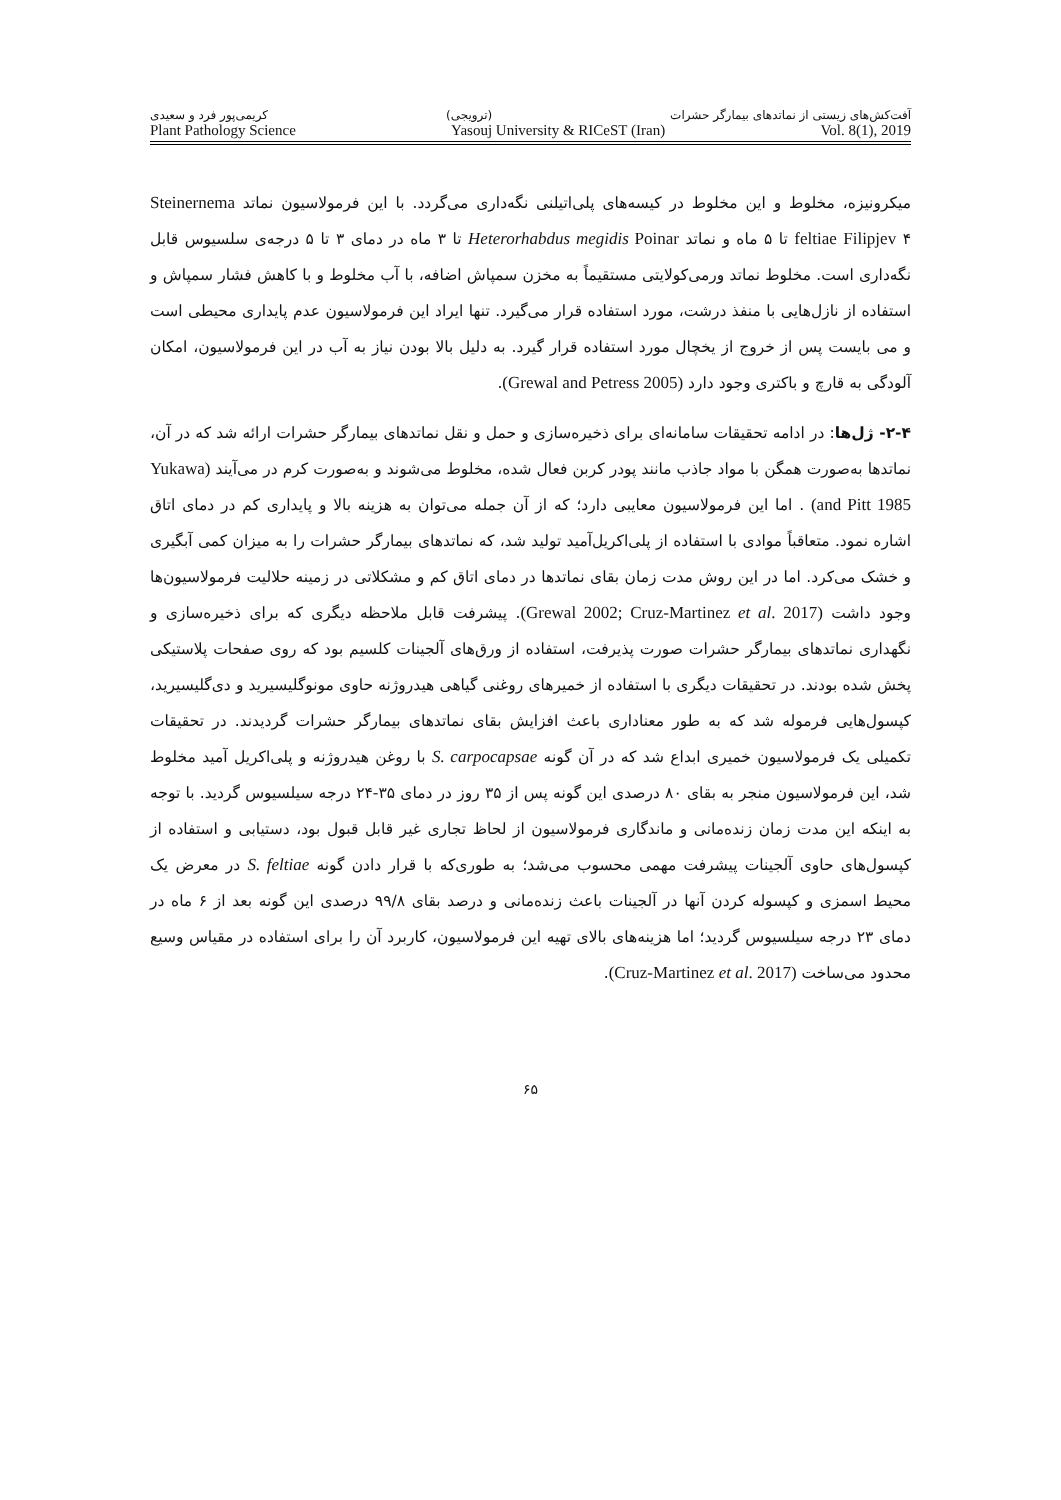آفت‌کش‌های زیستی از نماتدهای بیمارگر حشرات (ترویجی) کریمی‌پور فرد و سعیدی
Plant Pathology Science Yasouj University & RICeST (Iran) Vol. 8(1), 2019
میکرونیزه، مخلوط و این مخلوط در کیسه‌های پلی‌اتیلنی نگه‌داری می‌گردد. با این فرمولاسیون نماتد Steinernema feltiae Filipjev ۴ تا ۵ ماه و نماتد Heterorhabdus megidis Poinar تا ۳ ماه در دمای ۳ تا ۵ درجه‌ی سلسیوس قابل نگه‌داری است. مخلوط نماتد ورمی‌کولایتی مستقیماً به مخزن سمپاش اضافه، با آب مخلوط و با کاهش فشار سمپاش و استفاده از نازل‌هایی با منفذ درشت، مورد استفاده قرار می‌گیرد. تنها ایراد این فرمولاسیون عدم پایداری محیطی است و می بایست پس از خروج از یخچال مورد استفاده قرار گیرد. به دلیل بالا بودن نیاز به آب در این فرمولاسیون، امکان آلودگی به قارچ و باکتری وجود دارد (Grewal and Petress 2005).
۲-۴- ژل‌ها: در ادامه تحقیقات سامانه‌ای برای ذخیره‌سازی و حمل و نقل نماتدهای بیمارگر حشرات ارائه شد که در آن، نماتدها به‌صورت همگن با مواد جاذب مانند پودر کربن فعال شده، مخلوط می‌شوند و به‌صورت کرم در می‌آیند (Yukawa and Pitt 1985) . اما این فرمولاسیون معایبی دارد؛ که از آن جمله می‌توان به هزینه بالا و پایداری کم در دمای اتاق اشاره نمود. متعاقباً موادی با استفاده از پلی‌اکریل‌آمید تولید شد، که نماتدهای بیمارگر حشرات را به میزان کمی آبگیری و خشک می‌کرد. اما در این روش مدت زمان بقای نماتدها در دمای اتاق کم و مشکلاتی در زمینه حلالیت فرمولاسیون‌ها وجود داشت (Grewal 2002; Cruz-Martinez et al. 2017). پیشرفت قابل ملاحظه دیگری که برای ذخیره‌سازی و نگهداری نماتدهای بیمارگر حشرات صورت پذیرفت، استفاده از ورق‌های آلجینات کلسیم بود که روی صفحات پلاستیکی پخش شده بودند. در تحقیقات دیگری با استفاده از خمیرهای روغنی گیاهی هیدروژنه حاوی مونوگلیسیرید و دی‌گلیسیرید، کپسول‌هایی فرموله شد که به طور معناداری باعث افزایش بقای نماتدهای بیمارگر حشرات گردیدند. در تحقیقات تکمیلی یک فرمولاسیون خمیری ابداع شد که در آن گونه S. carpocapsae با روغن هیدروژنه و پلی‌اکریل آمید مخلوط شد، این فرمولاسیون منجر به بقای ۸۰ درصدی این گونه پس از ۳۵ روز در دمای ۳۵-۲۴ درجه سیلسیوس گردید. با توجه به اینکه این مدت زمان زنده‌مانی و ماندگاری فرمولاسیون از لحاظ تجاری غیر قابل قبول بود، دستیابی و استفاده از کپسول‌های حاوی آلجینات پیشرفت مهمی محسوب می‌شد؛ به طوری‌که با قرار دادن گونه S. feltiae در معرض یک محیط اسمزی و کپسوله کردن آنها در آلجینات باعث زنده‌مانی و درصد بقای ۹۹/۸ درصدی این گونه بعد از ۶ ماه در دمای ۲۳ درجه سیلسیوس گردید؛ اما هزینه‌های بالای تهیه این فرمولاسیون، کاربرد آن را برای استفاده در مقیاس وسیع محدود می‌ساخت (Cruz-Martinez et al. 2017).
۶۵